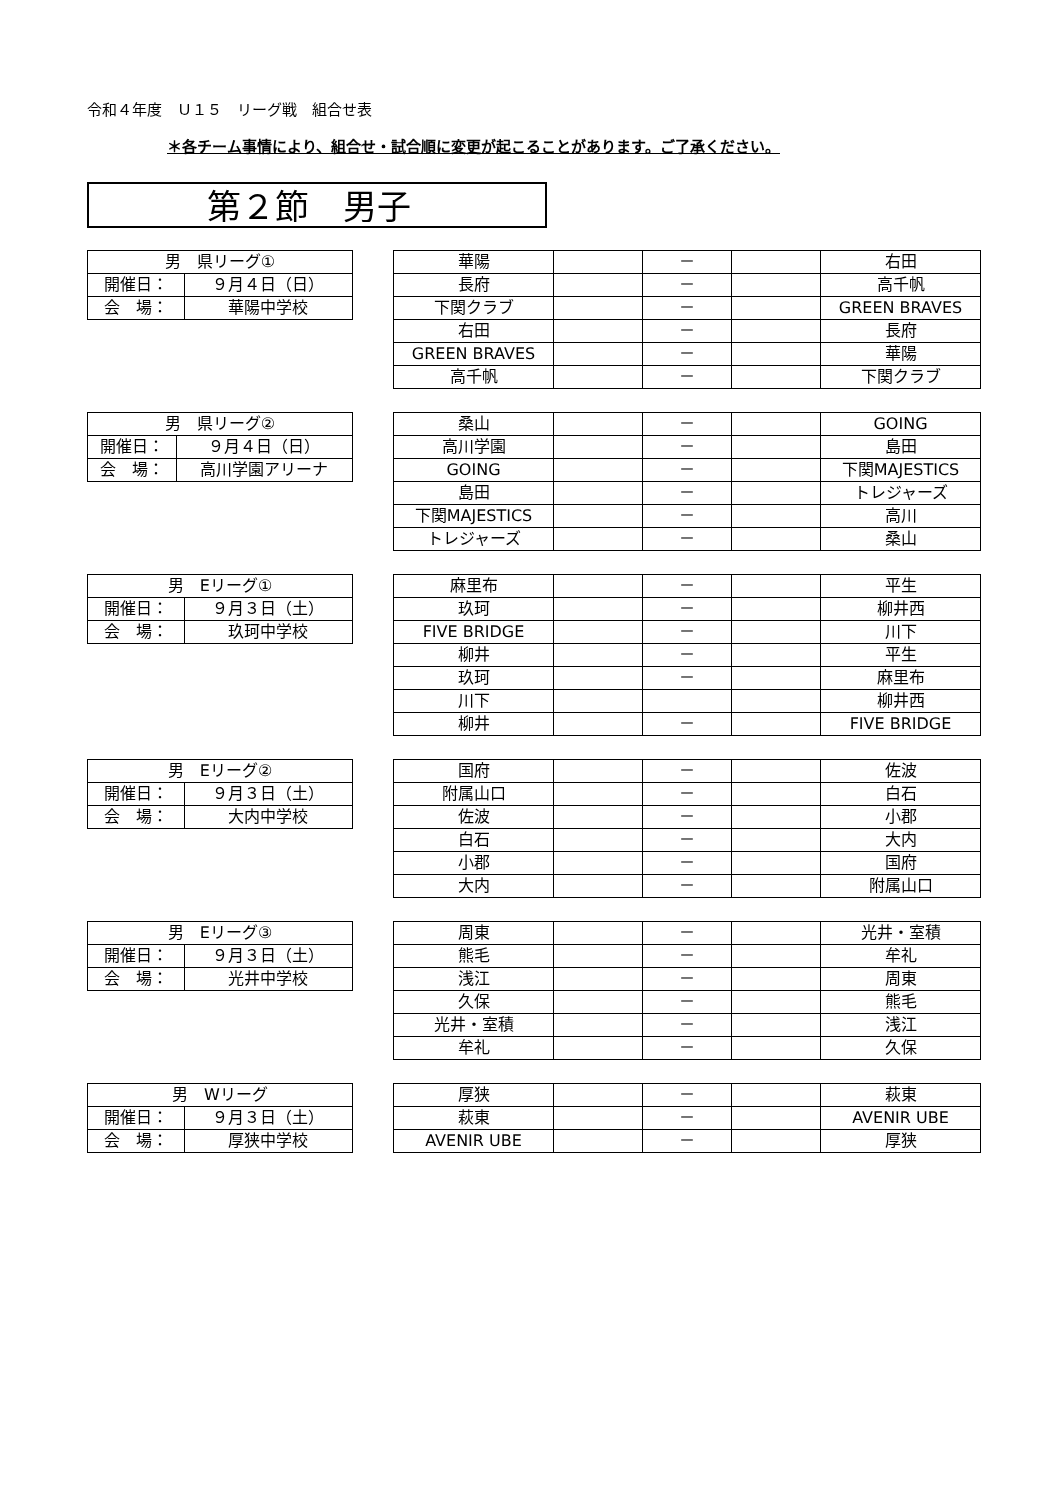令和４年度　Ｕ１５　リーグ戦　組合せ表
＊各チーム事情により、組合せ・試合順に変更が起こることがあります。ご了承ください。
第２節　男子
| 男 県リーグ① | |
| 開催日： | ９月４日（日） |
| 会 場： | 華陽中学校 |
| 華陽 | | － | | 右田 |
| 長府 | | － | | 高千帆 |
| 下関クラブ | | － | | GREEN BRAVES |
| 右田 | | － | | 長府 |
| GREEN BRAVES | | － | | 華陽 |
| 高千帆 | | － | | 下関クラブ |
| 男 県リーグ② | |
| 開催日： | ９月４日（日） |
| 会 場： | 高川学園アリーナ |
| 桑山 | | － | | GOING |
| 高川学園 | | － | | 島田 |
| GOING | | － | | 下関MAJESTICS |
| 島田 | | － | | トレジャーズ |
| 下関MAJESTICS | | － | | 高川 |
| トレジャーズ | | － | | 桑山 |
| 男 Eリーグ① | |
| 開催日： | ９月３日（土） |
| 会 場： | 玖珂中学校 |
| 麻里布 | | － | | 平生 |
| 玖珂 | | － | | 柳井西 |
| FIVE BRIDGE | | － | | 川下 |
| 柳井 | | － | | 平生 |
| 玖珂 | | － | | 麻里布 |
| 川下 | | | | 柳井西 |
| 柳井 | | － | | FIVE BRIDGE |
| 男 Eリーグ② | |
| 開催日： | ９月３日（土） |
| 会 場： | 大内中学校 |
| 国府 | | － | | 佐波 |
| 附属山口 | | － | | 白石 |
| 佐波 | | － | | 小郡 |
| 白石 | | － | | 大内 |
| 小郡 | | － | | 国府 |
| 大内 | | － | | 附属山口 |
| 男 Eリーグ③ | |
| 開催日： | ９月３日（土） |
| 会 場： | 光井中学校 |
| 周東 | | － | | 光井・室積 |
| 熊毛 | | － | | 牟礼 |
| 浅江 | | － | | 周東 |
| 久保 | | － | | 熊毛 |
| 光井・室積 | | － | | 浅江 |
| 牟礼 | | － | | 久保 |
| 男 Wリーグ | |
| 開催日： | ９月３日（土） |
| 会 場： | 厚狭中学校 |
| 厚狭 | | － | | 萩東 |
| 萩東 | | － | | AVENIR UBE |
| AVENIR UBE | | － | | 厚狭 |